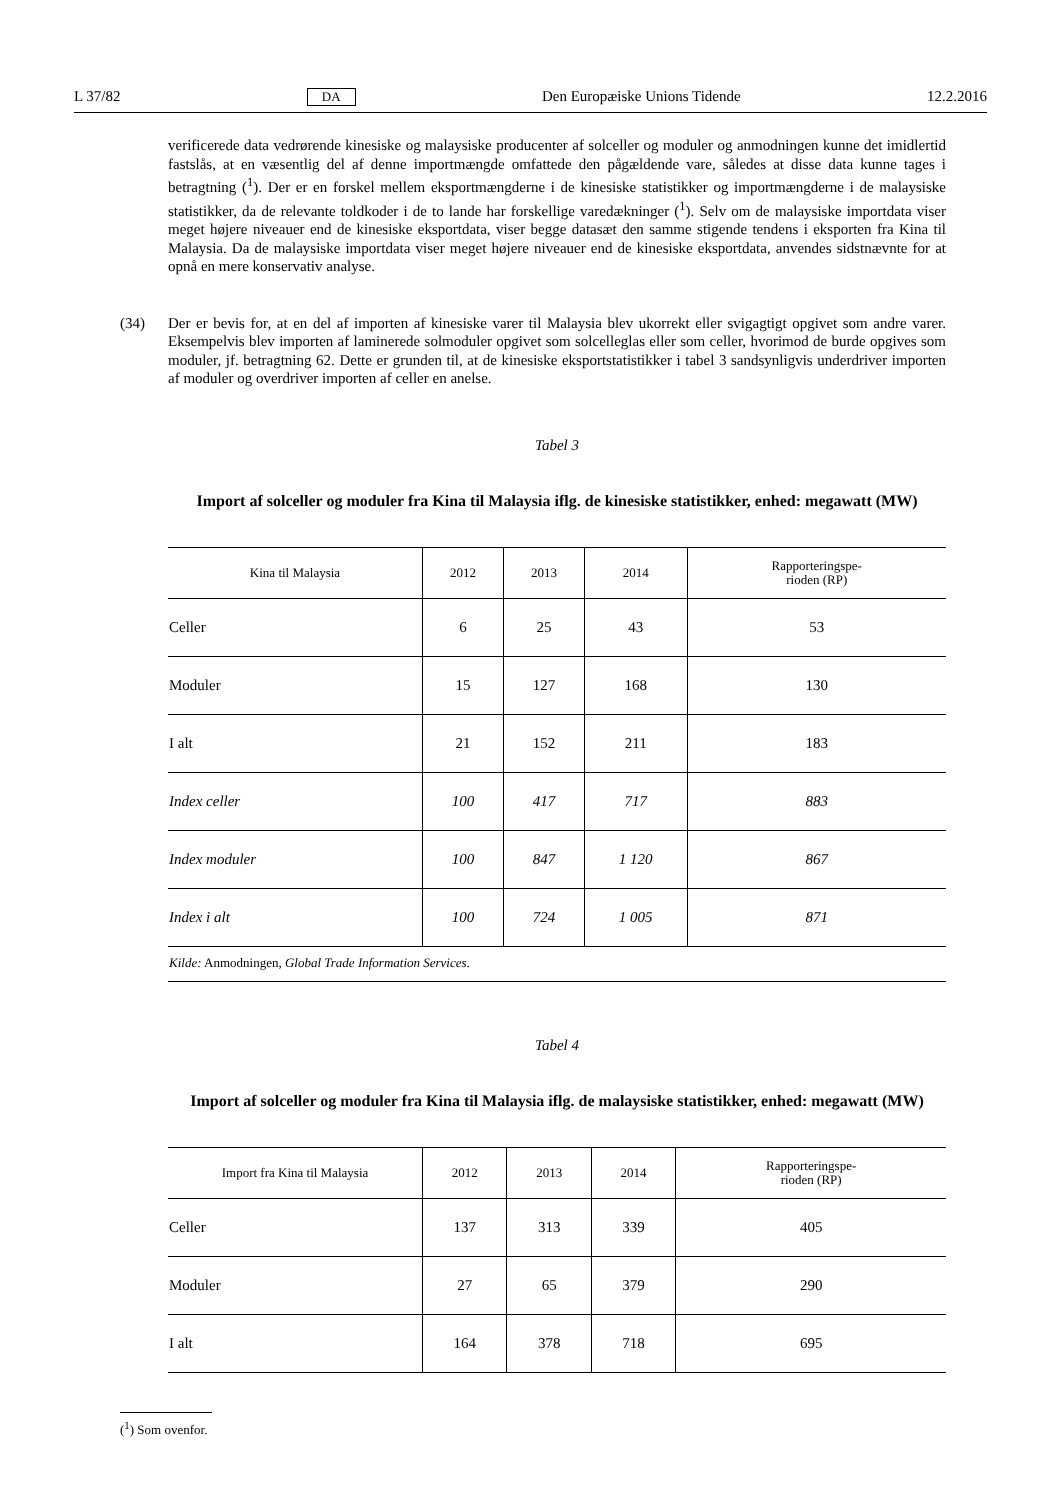L 37/82 DA Den Europæiske Unions Tidende 12.2.2016
verificerede data vedrørende kinesiske og malaysiske producenter af solceller og moduler og anmodningen kunne det imidlertid fastslås, at en væsentlig del af denne importmængde omfattede den pågældende vare, således at disse data kunne tages i betragtning (<sup>1</sup>). Der er en forskel mellem eksportmængderne i de kinesiske statistikker og importmængderne i de malaysiske statistikker, da de relevante toldkoder i de to lande har forskellige varedækninger (<sup>1</sup>). Selv om de malaysiske importdata viser meget højere niveauer end de kinesiske eksportdata, viser begge datasæt den samme stigende tendens i eksporten fra Kina til Malaysia. Da de malaysiske importdata viser meget højere niveauer end de kinesiske eksportdata, anvendes sidstnævnte for at opnå en mere konservativ analyse.
(34) Der er bevis for, at en del af importen af kinesiske varer til Malaysia blev ukorrekt eller svigagtigt opgivet som andre varer. Eksempelvis blev importen af laminerede solmoduler opgivet som solcelleglas eller som celler, hvorimod de burde opgives som moduler, jf. betragtning 62. Dette er grunden til, at de kinesiske eksportsta­tistikker i tabel 3 sandsynligvis underdriver importen af moduler og overdriver importen af celler en anelse.
Tabel 3
Import af solceller og moduler fra Kina til Malaysia iflg. de kinesiske statistikker, enhed: megawatt (MW)
| Kina til Malaysia | 2012 | 2013 | 2014 | Rapporteringspe- rioden (RP) |
| --- | --- | --- | --- | --- |
| Celler | 6 | 25 | 43 | 53 |
| Moduler | 15 | 127 | 168 | 130 |
| I alt | 21 | 152 | 211 | 183 |
| Index celler | 100 | 417 | 717 | 883 |
| Index moduler | 100 | 847 | 1 120 | 867 |
| Index i alt | 100 | 724 | 1 005 | 871 |
| Kilde: Anmodningen, Global Trade Information Services . | | | | |
Tabel 4
Import af solceller og moduler fra Kina til Malaysia iflg. de malaysiske statistikker, enhed: megawatt (MW)
| Import fra Kina til Malaysia | 2012 | 2013 | 2014 | Rapporteringspe- rioden (RP) |
| --- | --- | --- | --- | --- |
| Celler | 137 | 313 | 339 | 405 |
| Moduler | 27 | 65 | 379 | 290 |
| I alt | 164 | 378 | 718 | 695 |
(<sup>1</sup>) Som ovenfor.